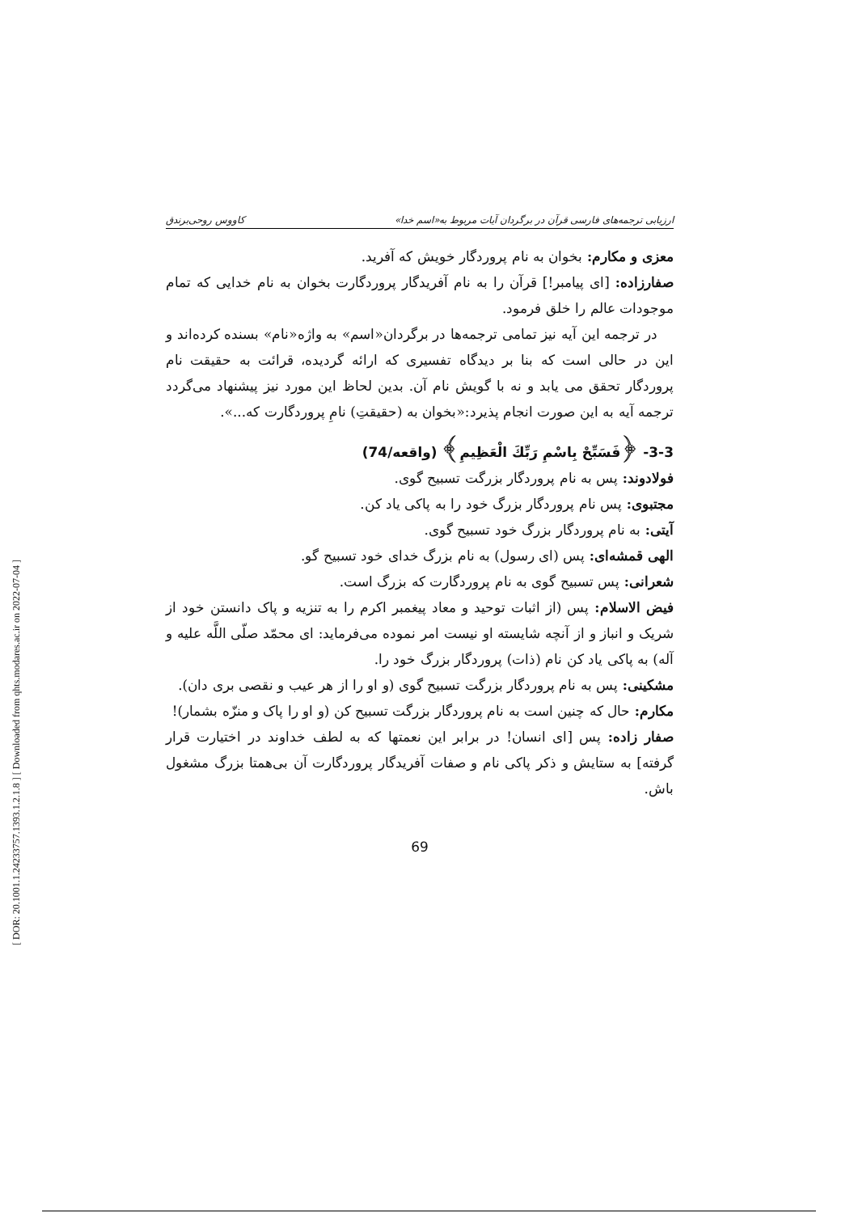[ DOR: 20.1001.1.24233757.1393.1.2.1.8 ] [ Downloaded from qhts.modares.ac.ir on 2022-07-04 ]
ارزیابی ترجمه‌های فارسی قرآن در برگردان آیات مربوط به«اسم خدا» کاووس روحی‌برندق
معزی و مکارم: بخوان به نام پروردگار خویش که آفرید.
صفارزاده: [ای پیامبر!] قرآن را به نام آفریدگار پروردگارت بخوان به نام خدایی که تمام موجودات عالم را خلق فرمود.
در ترجمه این آیه نیز تمامی ترجمه‌ها در برگردان«اسم» به واژه«نام» بسنده کرده‌اند و این در حالی است که بنا بر دیدگاه تفسیری که ارائه گردیده، قرائت به حقیقت نام پروردگار تحقق می یابد و نه با گویش نام آن. بدین لحاظ این مورد نیز پیشنهاد می‌گردد ترجمه آیه به این صورت انجام پذیرد:«بخوان به (حقیقتِ) نامِ پروردگارت که...».
3-3- ﴿فَسَبِّحْ بِاسْمِ رَبِّكَ الْعَظِيمِ﴾ (واقعه/74)
فولادوند: پس به نام پروردگار بزرگت تسبیح گوی.
مجتبوی: پس نام پروردگار بزرگ خود را به پاکی یاد کن.
آیتی: به نام پروردگار بزرگ خود تسبیح گوی.
الهی قمشه‌ای: پس (ای رسول) به نام بزرگ خدای خود تسبیح گو.
شعرانی: پس تسبیح گوی به نام پروردگارت که بزرگ است.
فیض الاسلام: پس (از اثبات توحید و معاد پیغمبر اکرم را به تنزیه و پاک دانستن خود از شریک و انباز و از آنچه شایسته او نیست امر نموده می‌فرماید: ای محمّد صلّی اللَّه علیه و آله) به پاکی یاد کن نام (ذات) پروردگار بزرگ خود را.
مشکینی: پس به نام پروردگار بزرگت تسبیح گوی (و او را از هر عیب و نقصی بری دان).
مکارم: حال که چنین است به نام پروردگار بزرگت تسبیح کن (و او را پاک و منزّه بشمار)!
صفار زاده: پس [ای انسان! در برابر این نعمتها که به لطف خداوند در اختیارت قرار گرفته] به ستایش و ذکر پاکی نام و صفات آفریدگار پروردگارت آن بی‌همتا بزرگ مشغول باش.
69